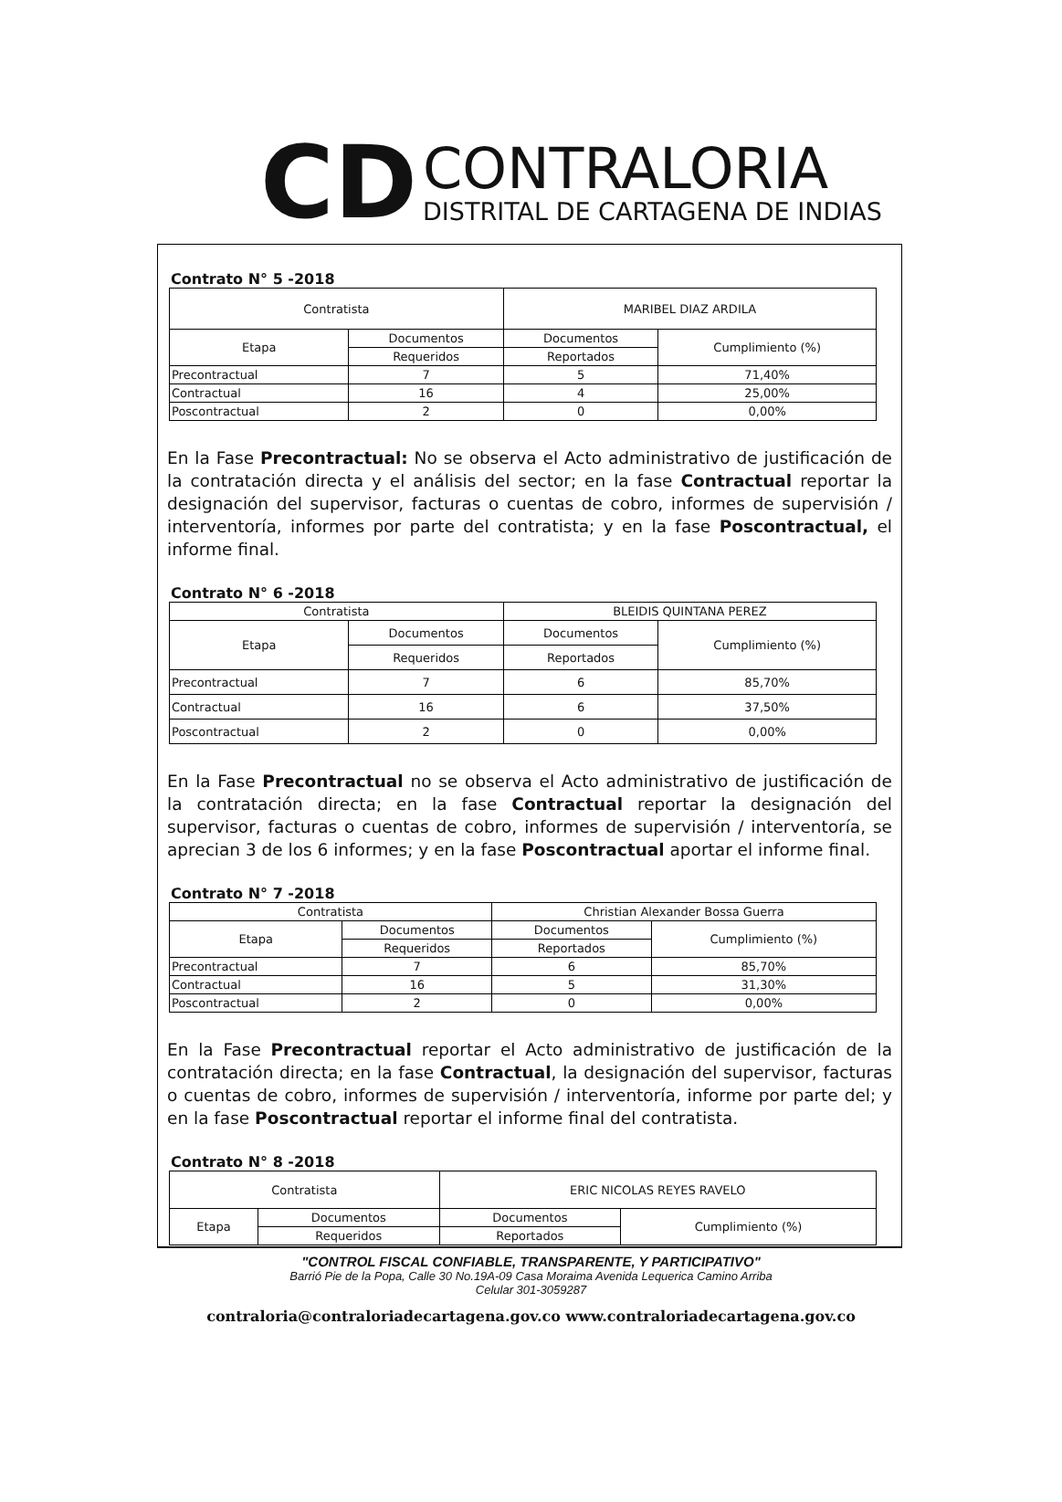CD
CONTRALORIA
DISTRITAL DE CARTAGENA DE INDIAS
Contrato N° 5 -2018
| Contratista | | MARIBEL DIAZ ARDILA | |
| Etapa | Documentos | Documentos | Cumplimiento (%) |
| | Requeridos | Reportados | |
| Precontractual | 7 | 5 | 71,40% |
| Contractual | 16 | 4 | 25,00% |
| Poscontractual | 2 | 0 | 0,00% |
En la Fase Precontractual: No se observa el Acto administrativo de justificación de la contratación directa y el análisis del sector; en la fase Contractual reportar la designación del supervisor, facturas o cuentas de cobro, informes de supervisión / interventoría, informes por parte del contratista; y en la fase Poscontractual, el informe final.
Contrato N° 6 -2018
| Contratista | | BLEIDIS QUINTANA PEREZ | |
| Etapa | Documentos | Documentos | Cumplimiento (%) |
| | Requeridos | Reportados | |
| Precontractual | 7 | 6 | 85,70% |
| Contractual | 16 | 6 | 37,50% |
| Poscontractual | 2 | 0 | 0,00% |
En la Fase Precontractual no se observa el Acto administrativo de justificación de la contratación directa; en la fase Contractual reportar la designación del supervisor, facturas o cuentas de cobro, informes de supervisión / interventoría, se aprecian 3 de los 6 informes; y en la fase Poscontractual aportar el informe final.
Contrato N° 7 -2018
| Contratista | | Christian Alexander Bossa Guerra | |
| Etapa | Documentos | Documentos | Cumplimiento (%) |
| | Requeridos | Reportados | |
| Precontractual | 7 | 6 | 85,70% |
| Contractual | 16 | 5 | 31,30% |
| Poscontractual | 2 | 0 | 0,00% |
En la Fase Precontractual reportar el Acto administrativo de justificación de la contratación directa; en la fase Contractual, la designación del supervisor, facturas o cuentas de cobro, informes de supervisión / interventoría, informe por parte del; y en la fase Poscontractual reportar el informe final del contratista.
Contrato N° 8 -2018
| Contratista | | ERIC NICOLAS REYES RAVELO | |
| Etapa | Documentos | Documentos | Cumplimiento (%) |
| | Requeridos | Reportados | |
"CONTROL FISCAL CONFIABLE, TRANSPARENTE, Y PARTICIPATIVO"
Barrió Pie de la Popa, Calle 30 No.19A-09 Casa Moraima Avenida Lequerica Camino Arriba
Celular 301-3059287
contraloria@contraloriadecartagena.gov.co www.contraloriadecartagena.gov.co